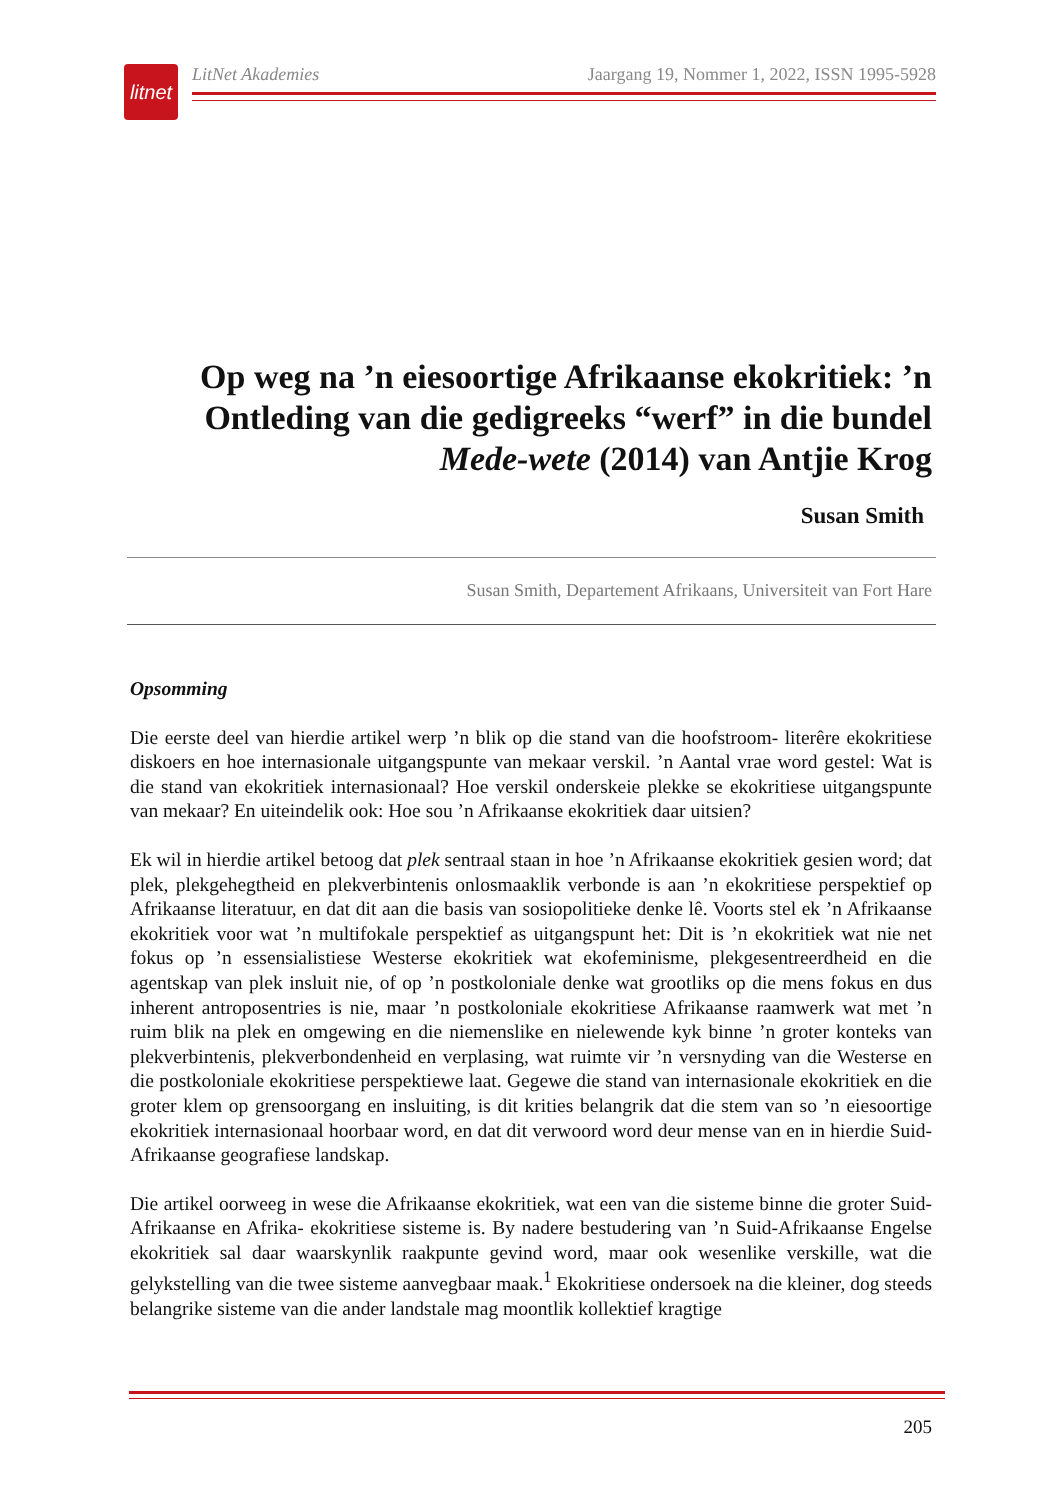litnet
LitNet Akademies Jaargang 19, Nommer 1, 2022, ISSN 1995-5928
Op weg na ’n eiesoortige Afrikaanse ekokritiek: ’n Ontleding van die gedigreeks “werf” in die bundel Mede-wete (2014) van Antjie Krog
Susan Smith
Susan Smith, Departement Afrikaans, Universiteit van Fort Hare
Opsomming
Die eerste deel van hierdie artikel werp ’n blik op die stand van die hoofstroom- literêre ekokritiese diskoers en hoe internasionale uitgangspunte van mekaar verskil. ’n Aantal vrae word gestel: Wat is die stand van ekokritiek internasionaal? Hoe verskil onderskeie plekke se ekokritiese uitgangspunte van mekaar? En uiteindelik ook: Hoe sou ’n Afrikaanse ekokritiek daar uitsien?
Ek wil in hierdie artikel betoog dat plek sentraal staan in hoe ’n Afrikaanse ekokritiek gesien word; dat plek, plekgehegtheid en plekverbintenis onlosmaaklik verbonde is aan ’n ekokritiese perspektief op Afrikaanse literatuur, en dat dit aan die basis van sosiopolitieke denke lê. Voorts stel ek ’n Afrikaanse ekokritiek voor wat ’n multifokale perspektief as uitgangspunt het: Dit is ’n ekokritiek wat nie net fokus op ’n essensialistiese Westerse ekokritiek wat ekofeminisme, plekgesentreerdheid en die agentskap van plek insluit nie, of op ’n postkoloniale denke wat grootliks op die mens fokus en dus inherent antroposentries is nie, maar ’n postkoloniale ekokritiese Afrikaanse raamwerk wat met ’n ruim blik na plek en omgewing en die niemenslike en nielewende kyk binne ’n groter konteks van plekverbintenis, plekverbondenheid en verplasing, wat ruimte vir ’n versnyding van die Westerse en die postkoloniale ekokritiese perspektiewe laat. Gegewe die stand van internasionale ekokritiek en die groter klem op grensoorgang en insluiting, is dit krities belangrik dat die stem van so ’n eiesoortige ekokritiek internasionaal hoorbaar word, en dat dit verwoord word deur mense van en in hierdie Suid-Afrikaanse geografiese landskap.
Die artikel oorweeg in wese die Afrikaanse ekokritiek, wat een van die sisteme binne die groter Suid-Afrikaanse en Afrika- ekokritiese sisteme is. By nadere bestudering van ’n Suid-Afrikaanse Engelse ekokritiek sal daar waarskynlik raakpunte gevind word, maar ook wesenlike verskille, wat die gelykstelling van die twee sisteme aanvegbaar maak.<sup>1</sup> Ekokritiese ondersoek na die kleiner, dog steeds belangrike sisteme van die ander landstale mag moontlik kollektief kragtige
205